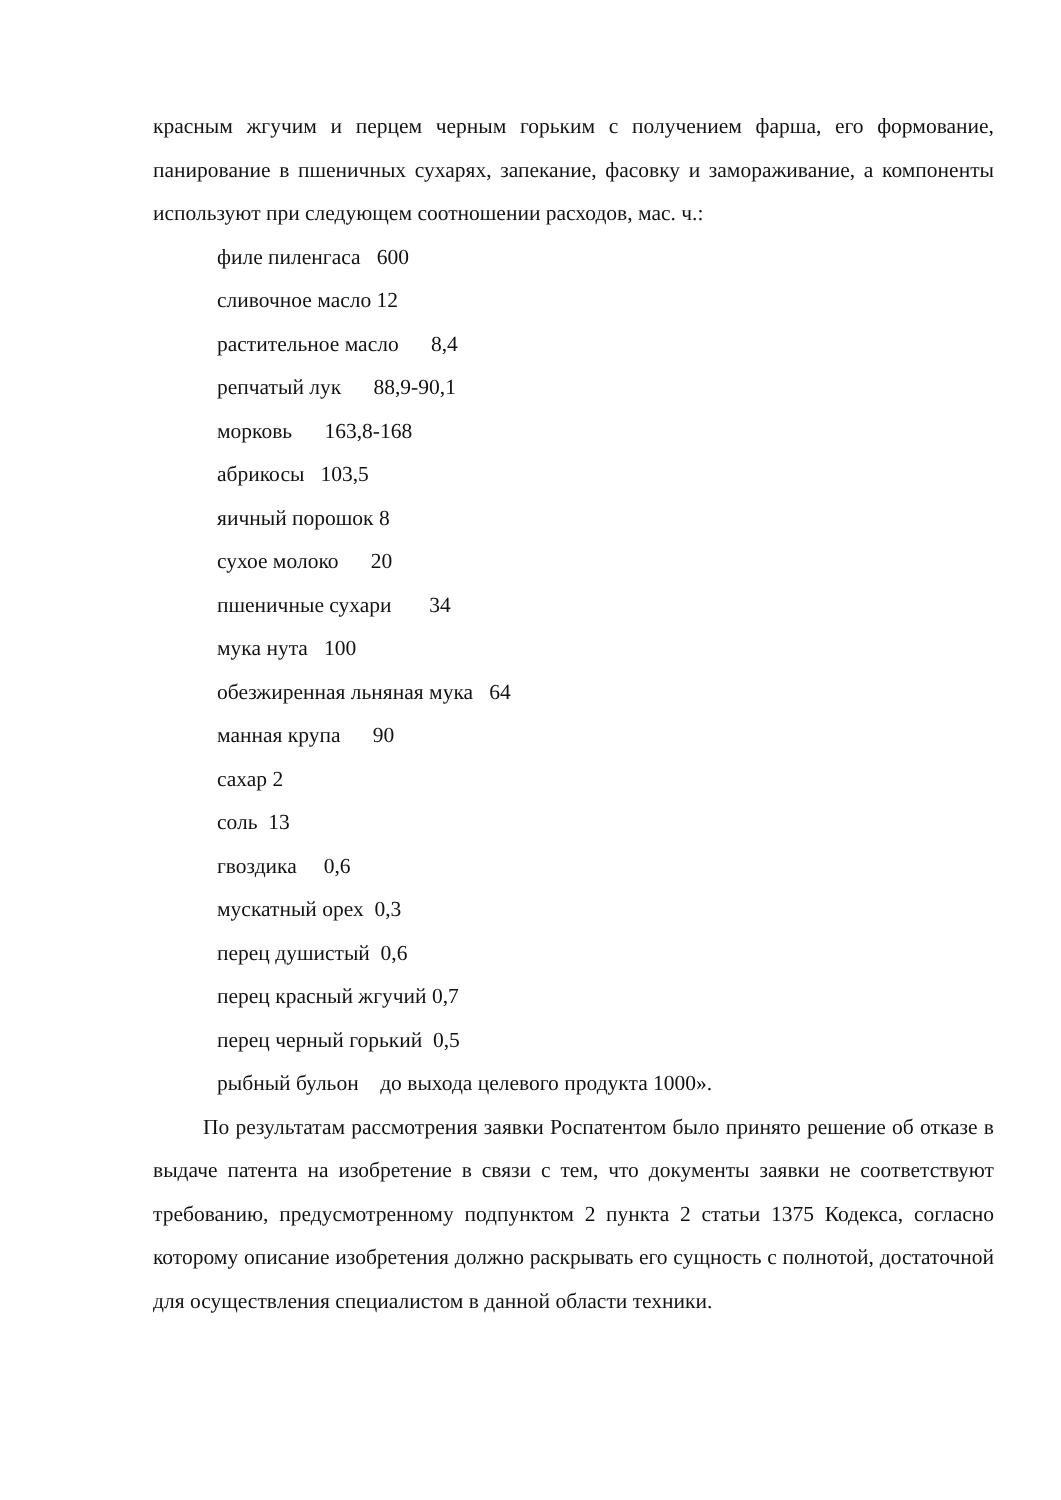красным жгучим и перцем черным горьким с получением фарша, его формование, панирование в пшеничных сухарях, запекание, фасовку и замораживание, а компоненты используют при следующем соотношении расходов, мас. ч.:
филе пиленгаса 600
сливочное масло 12
растительное масло 8,4
репчатый лук 88,9-90,1
морковь 163,8-168
абрикосы 103,5
яичный порошок 8
сухое молоко 20
пшеничные сухари 34
мука нута 100
обезжиренная льняная мука 64
манная крупа 90
сахар 2
соль 13
гвоздика 0,6
мускатный орех 0,3
перец душистый 0,6
перец красный жгучий 0,7
перец черный горький 0,5
рыбный бульон до выхода целевого продукта 1000».
По результатам рассмотрения заявки Роспатентом было принято решение об отказе в выдаче патента на изобретение в связи с тем, что документы заявки не соответствуют требованию, предусмотренному подпунктом 2 пункта 2 статьи 1375 Кодекса, согласно которому описание изобретения должно раскрывать его сущность с полнотой, достаточной для осуществления специалистом в данной области техники.